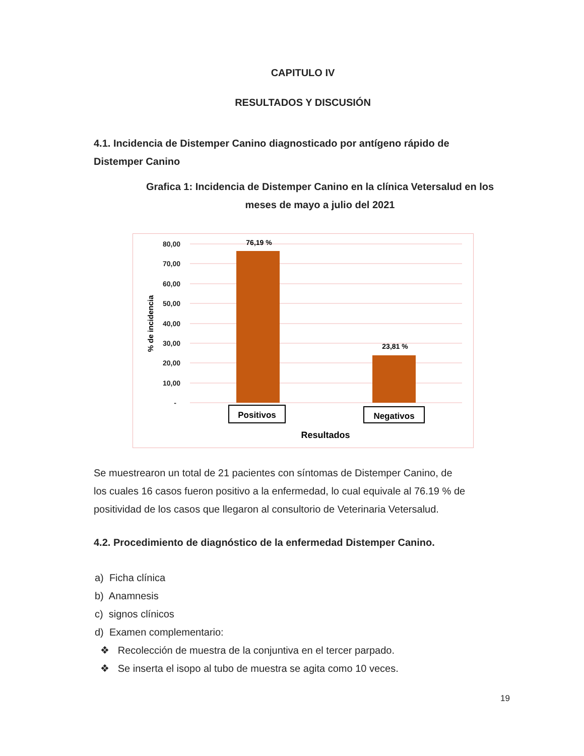CAPITULO IV
RESULTADOS Y DISCUSIÓN
4.1. Incidencia de Distemper Canino diagnosticado por antígeno rápido de Distemper Canino
Grafica 1: Incidencia de Distemper Canino en la clínica Vetersalud en los meses de mayo a julio del 2021
80,00
70,00
60,00
50,00
40,00
30,00
20,00
10,00
-
76,19 %
23,81 %
% de incidencia
Positivos
Negativos
Resultados
Se muestrearon un total de 21 pacientes con síntomas de Distemper Canino, de los cuales 16 casos fueron positivo a la enfermedad, lo cual equivale al 76.19 % de positividad de los casos que llegaron al consultorio de Veterinaria Vetersalud.
4.2. Procedimiento de diagnóstico de la enfermedad Distemper Canino.
a) Ficha clínica
b) Anamnesis
c) signos clínicos
d) Examen complementario:
❖ Recolección de muestra de la conjuntiva en el tercer parpado.
❖ Se inserta el isopo al tubo de muestra se agita como 10 veces.
19